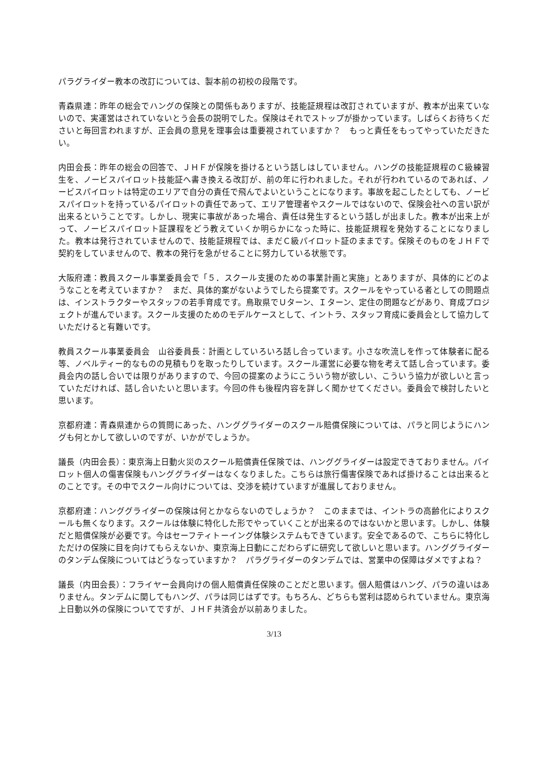パラグライダー教本の改訂については、製本前の初校の段階です。
青森県連：昨年の総会でハングの保険との関係もありますが、技能証規程は改訂されていますが、教本が出来ていないので、実運営はされていないとう会長の説明でした。保険はそれでストップが掛かっています。しばらくお待ちくださいと毎回言われますが、正会員の意見を理事会は重要視されていますか？　もっと責任をもってやっていただきたい。
内田会長：昨年の総会の回答で、ＪＨＦが保険を掛けるという話しはしていません。ハングの技能証規程のＣ級練習生を、ノービスパイロット技能証へ書き換える改訂が、前の年に行われました。それが行われているのであれば、ノービスパイロットは特定のエリアで自分の責任で飛んでよいということになります。事故を起こしたとしても、ノービスパイロットを持っているパイロットの責任であって、エリア管理者やスクールではないので、保険会社への言い訳が出来るということです。しかし、現実に事故があった場合、責任は発生するという話しが出ました。教本が出来上がって、ノービスパイロット証課程をどう教えていくか明らかになった時に、技能証規程を発効することになりました。教本は発行されていませんので、技能証規程では、まだＣ級パイロット証のままです。保険そのものをＪＨＦで契約をしていませんので、教本の発行を急がせることに努力している状態です。
大阪府連：教員スクール事業委員会で「５．スクール支援のための事業計画と実施」とありますが、具体的にどのようなことを考えていますか？　まだ、具体的案がないようでしたら提案です。スクールをやっている者としての問題点は、インストラクターやスタッフの若手育成です。鳥取県でＵターン、Ｉターン、定住の問題などがあり、育成プロジェクトが進んでいます。スクール支援のためのモデルケースとして、イントラ、スタッフ育成に委員会として協力していただけると有難いです。
教員スクール事業委員会　山谷委員長：計画としていろいろ話し合っています。小さな吹流しを作って体験者に配る等、ノベルティー的なものの見積もりを取ったりしています。スクール運営に必要な物を考えて話し合っています。委員会内の話し合いでは限りがありますので、今回の提案のようにこういう物が欲しい、こういう協力が欲しいと言っていただければ、話し合いたいと思います。今回の件も後程内容を詳しく聞かせてください。委員会で検討したいと思います。
京都府連：青森県連からの質問にあった、ハンググライダーのスクール賠償保険については、パラと同じようにハングも何とかして欲しいのですが、いかがでしょうか。
議長（内田会長）：東京海上日動火災のスクール賠償責任保険では、ハンググライダーは設定できておりません。パイロット個人の傷害保険もハンググライダーはなくなりました。こちらは旅行傷害保険であれば掛けることは出来るとのことです。その中でスクール向けについては、交渉を続けていますが進展しておりません。
京都府連：ハンググライダーの保険は何とかならないのでしょうか？　このままでは、イントラの高齢化によりスクールも無くなります。スクールは体験に特化した形でやっていくことが出来るのではないかと思います。しかし、体験だと賠償保険が必要です。今はセーフティトーイング体験システムもできています。安全であるので、こちらに特化しただけの保険に目を向けてもらえないか、東京海上日動にこだわらずに研究して欲しいと思います。ハンググライダーのタンデム保険についてはどうなっていますか？　パラグライダーのタンデムでは、営業中の保障はダメですよね？
議長（内田会長）：フライヤー会員向けの個人賠償責任保険のことだと思います。個人賠償はハング、パラの違いはありません。タンデムに関してもハング、パラは同じはずです。もちろん、どちらも営利は認められていません。東京海上日動以外の保険についてですが、ＪＨＦ共済会が以前ありました。
3/13